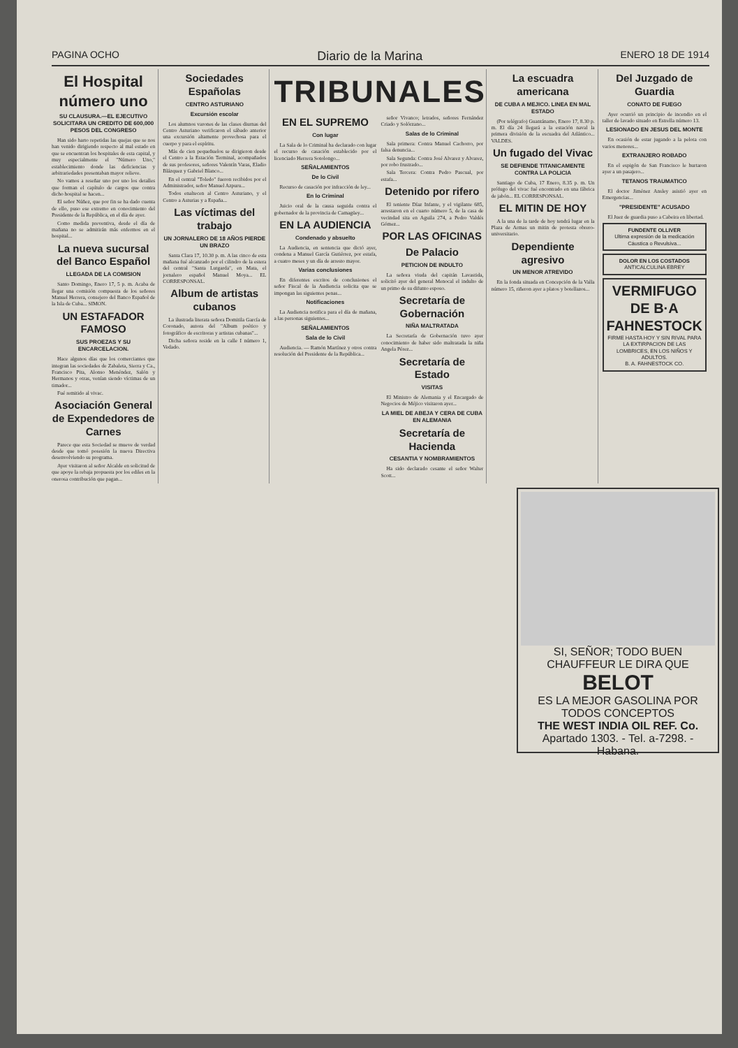PAGINA OCHO Diario de la Marina ENERO 18 DE 1914
El Hospital número uno
SU CLAUSURA.—EL EJECUTIVO SOLICITARA UN CREDITO DE 600,000 PESOS DEL CONGRESO
Han sido harto repetidas las quejas que se nos han venido dirigiendo respecto al mal estado en que se encuentran los hospitales de esta capital, y muy especialmente el "Número Uno," establecimiento donde las deficiencias y arbitrariedades presentaban mayor relieve.
No vamos a reseñar uno por uno los detalles que forman el capítulo de cargos que contra dicho hospital se hacen...
El señor Núñez, que por fin se ha dado cuenta de ello, puso ese extremo en conocimiento del Presidente de la República, en el día de ayer.
Como medida preventiva, desde el día de mañana no se admitirán más enfermos en el hospital...
La nueva sucursal del Banco Español
LLEGADA DE LA COMISION
Santo Domingo, Enero 17, 5 p. m. Acaba de llegar una comisión compuesta de los señores Manuel Herrera, consejero del Banco Español de la Isla de Cuba... SIMON.
UN ESTAFADOR FAMOSO
SUS PROEZAS Y SU ENCARCELACION.
Hace algunos días que los comerciantes que integran las sociedades de Zabaleta, Sierra y Ca., Francisco Pita, Alonso Menéndez, Salón y Hermanos y otras, venían siendo víctimas de un timador...
Fué remitido al vivac.
Asociación General de Expendedores de Carnes
Parece que esta Sociedad se mueve de verdad desde que tomó posesión la nueva Directiva desenvolviendo su programa.
Ayer visitaron al señor Alcalde en solicitud de que apoye la rebaja propuesta por los ediles en la onerosa contribución que pagan...
Sociedades Españolas
CENTRO ASTURIANO
Excursión escolar
Los alumnos varones de las clases diurnas del Centro Asturiano verificaron el sábado anterior una excursión altamente provechosa para el cuerpo y para el espíritu.
Más de cien pequeñuelos se dirigieron desde el Centro a la Estación Terminal, acompañados de sus profesores, señores Valentín Varas, Eladio Blázquez y Gabriel Blanco...
En el central "Toledo" fueron recibidos por el Administrador, señor Manuel Azpuru...
Todos enaltecen al Centro Asturiano, y el Centro a Asturias y a España...
Las víctimas del trabajo
UN JORNALERO DE 18 AÑOS PIERDE UN BRAZO
Santa Clara 17, 10.30 p. m. A las cinco de esta mañana fué alcanzado por el cilindro de la estera del central "Santa Lutgarda", en Mata, el jornalero español Manuel Moya... EL CORRESPONSAL.
Album de artistas cubanos
La ilustrada literata señora Domitila García de Coronado, autora del "Album poético y fotográfico de escritoras y artistas cubanas"...
Dicha señora reside en la calle I número 1, Vedado.
TRIBUNALES
EN EL SUPREMO
Con lugar
La Sala de lo Criminal ha declarado con lugar el recurso de casación establecido por el licenciado Herrera Sotolongo...
SEÑALAMIENTOS
De lo Civil
Recurso de casación por infracción de ley...
En lo Criminal
Juicio oral de la causa seguida contra el gobernador de la provincia de Camagüey...
EN LA AUDIENCIA
Condenado y absuelto
La Audiencia, en sentencia que dictó ayer, condena a Manuel García Gutiérrez, por estafa, a cuatro meses y un día de arresto mayor.
Varias conclusiones
En diferentes escritos de conclusiones el señor Fiscal de la Audiencia solicita que se impongan las siguientes penas...
Notificaciones
La Audiencia notifica para el día de mañana, a las personas siguientes...
SEÑALAMIENTOS
Sala de lo Civil
Audiencia. — Ramón Martínez y otros contra resolución del Presidente de la República...
señor Vivanco; letrados, señores Fernández Criado y Solórzano...
Salas de lo Criminal
Sala primera: Contra Manuel Cachorro, por falsa denuncia...
Sala Segunda: Contra José Alvarez y Alvarez, por robo frustrado...
Sala Tercera: Contra Pedro Pascual, por estafa...
Detenido por rifero
El teniente Díaz Infante, y el vigilante 685, arrestaron en el cuarto número 5, de la casa de vecindad sita en Aguila 274, a Pedro Valdés Gómez...
POR LAS OFICINAS
De Palacio
PETICION DE INDULTO
La señora viuda del capitán Lavastida, solicitó ayer del general Menocal el indulto de un primo de su difunto esposo.
Secretaría de Gobernación
NIÑA MALTRATADA
La Secretaría de Gobernación tuvo ayer conocimiento de haber sido maltratada la niña Angela Pérez...
Secretaría de Estado
VISITAS
El Ministro de Alemania y el Encargado de Negocios de Méjico visitaron ayer...
LA MIEL DE ABEJA Y CERA DE CUBA EN ALEMANIA
Secretaría de Hacienda
CESANTIA Y NOMBRAMIENTOS
Ha sido declarado cesante el señor Walter Scott...
La escuadra americana
DE CUBA A MEJICO. LINEA EN MAL ESTADO
(Por telégrafo) Guantánamo, Enero 17, 8.30 p. m. El día 24 llegará a la estación naval la primera división de la escuadra del Atlántico... VALDES.
Un fugado del Vivac
SE DEFIENDE TITANICAMENTE CONTRA LA POLICIA
Santiago de Cuba, 17 Enero, 8.35 p. m. Un prófugo del vivac fué encontrado en una fábrica de jabón... EL CORRESPONSAL.
EL MITIN DE HOY
A la una de la tarde de hoy tendrá lugar en la Plaza de Armas un mitin de protesta obrero-universitario.
Dependiente agresivo
UN MENOR ATREVIDO
En la fonda situada en Concepción de la Valla número 15, riñeron ayer a platos y botellazos...
Del Juzgado de Guardia
CONATO DE FUEGO
Ayer ocurrió un principio de incendio en el taller de lavado situado en Estrella número 13.
LESIONADO EN JESUS DEL MONTE
En ocasión de estar jugando a la pelota con varios menores...
EXTRANJERO ROBADO
En el espigón de San Francisco le hurtaron ayer a un pasajero...
TETANOS TRAUMATICO
El doctor Jiménez Ansley asistió ayer en Emergencias...
"PRESIDENTE" ACUSADO
El Juez de guardia puso a Cabeira en libertad.
FUNDENTE OLLIVER
Ultima expresión de la medicación Cáustica o Revulsiva...
DOLOR EN LOS COSTADOS
ANTICALCULINA EBREY
VERMIFUGO DE B·A FAHNESTOCK
FIRME HASTA HOY Y SIN RIVAL PARA LA EXTIRPACION DE LAS LOMBRICES, EN LOS NIÑOS Y ADULTOS.
B. A. FAHNESTOCK CO.
SI, SEÑOR; TODO BUEN CHAUFFEUR LE DIRA QUE
BELOT
ES LA MEJOR GASOLINA POR TODOS CONCEPTOS
THE WEST INDIA OIL REF. Co.
Apartado 1303. - Tel. a-7298. - Habana.